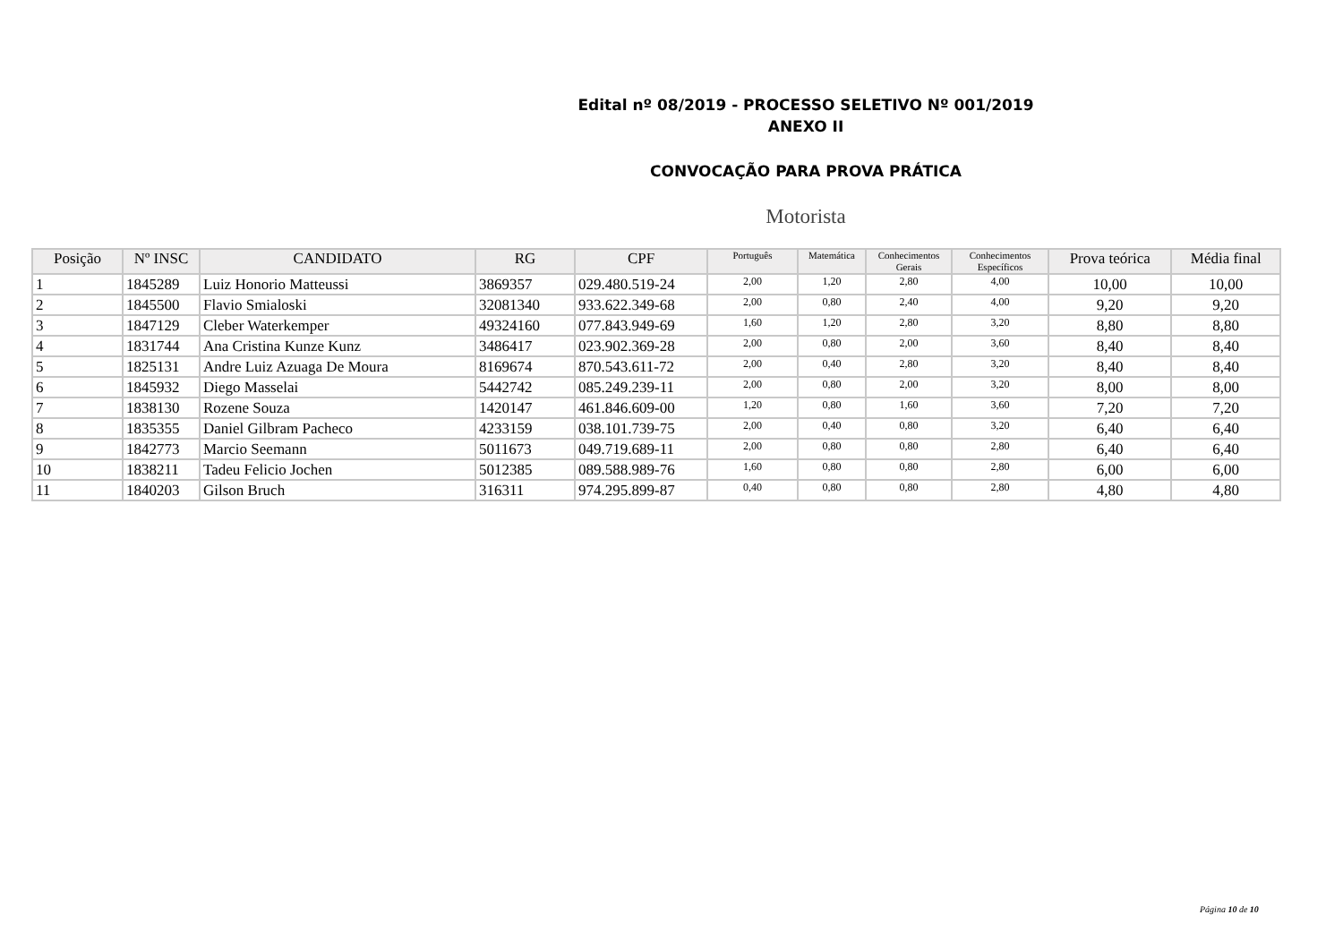Edital nº 08/2019 - PROCESSO SELETIVO Nº 001/2019
ANEXO II
CONVOCAÇÃO PARA PROVA PRÁTICA
Motorista
| Posição | Nº INSC | CANDIDATO | RG | CPF | Português | Matemática | Conhecimentos Gerais | Conhecimentos Específicos | Prova teórica | Média final |
| --- | --- | --- | --- | --- | --- | --- | --- | --- | --- | --- |
| 1 | 1845289 | Luiz Honorio Matteussi | 3869357 | 029.480.519-24 | 2,00 | 1,20 | 2,80 | 4,00 | 10,00 | 10,00 |
| 2 | 1845500 | Flavio Smialoski | 32081340 | 933.622.349-68 | 2,00 | 0,80 | 2,40 | 4,00 | 9,20 | 9,20 |
| 3 | 1847129 | Cleber Waterkemper | 49324160 | 077.843.949-69 | 1,60 | 1,20 | 2,80 | 3,20 | 8,80 | 8,80 |
| 4 | 1831744 | Ana Cristina Kunze Kunz | 3486417 | 023.902.369-28 | 2,00 | 0,80 | 2,00 | 3,60 | 8,40 | 8,40 |
| 5 | 1825131 | Andre Luiz Azuaga De Moura | 8169674 | 870.543.611-72 | 2,00 | 0,40 | 2,80 | 3,20 | 8,40 | 8,40 |
| 6 | 1845932 | Diego Masselai | 5442742 | 085.249.239-11 | 2,00 | 0,80 | 2,00 | 3,20 | 8,00 | 8,00 |
| 7 | 1838130 | Rozene Souza | 1420147 | 461.846.609-00 | 1,20 | 0,80 | 1,60 | 3,60 | 7,20 | 7,20 |
| 8 | 1835355 | Daniel Gilbram Pacheco | 4233159 | 038.101.739-75 | 2,00 | 0,40 | 0,80 | 3,20 | 6,40 | 6,40 |
| 9 | 1842773 | Marcio Seemann | 5011673 | 049.719.689-11 | 2,00 | 0,80 | 0,80 | 2,80 | 6,40 | 6,40 |
| 10 | 1838211 | Tadeu Felicio Jochen | 5012385 | 089.588.989-76 | 1,60 | 0,80 | 0,80 | 2,80 | 6,00 | 6,00 |
| 11 | 1840203 | Gilson Bruch | 316311 | 974.295.899-87 | 0,40 | 0,80 | 0,80 | 2,80 | 4,80 | 4,80 |
Página 10 de 10